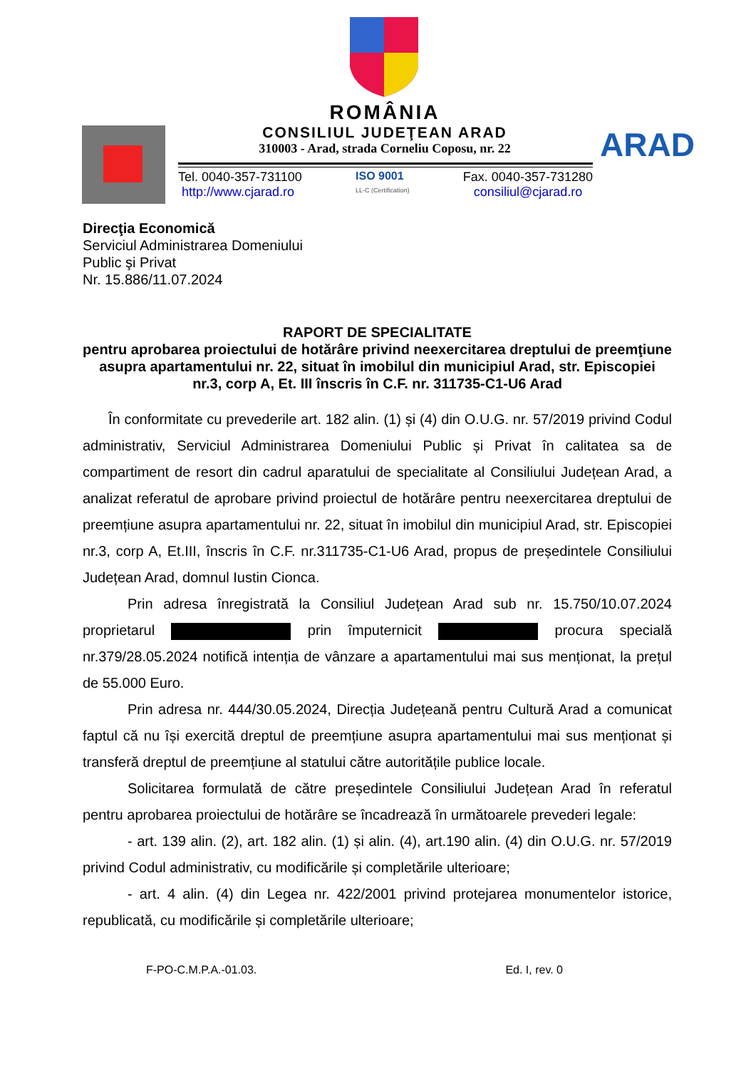ROMÂNIA
CONSILIUL JUDEŢEAN ARAD
310003 - Arad, strada Corneliu Coposu, nr. 22
Tel. 0040-357-731100
http://www.cjarad.ro
ISO 9001
LL-C (Certification)
Fax. 0040-357-731280
consiliul@cjarad.ro
ARAD
Direcţia Economică
Serviciul Administrarea Domeniului
Public şi Privat
Nr. 15.886/11.07.2024
RAPORT DE SPECIALITATE
pentru aprobarea proiectului de hotărâre privind neexercitarea dreptului de preemţiune asupra apartamentului nr. 22, situat în imobilul din municipiul Arad, str. Episcopiei nr.3, corp A, Et. III înscris în C.F. nr. 311735-C1-U6 Arad
În conformitate cu prevederile art. 182 alin. (1) și (4) din O.U.G. nr. 57/2019 privind Codul administrativ, Serviciul Administrarea Domeniului Public și Privat în calitatea sa de compartiment de resort din cadrul aparatului de specialitate al Consiliului Județean Arad, a analizat referatul de aprobare privind proiectul de hotărâre pentru neexercitarea dreptului de preemțiune asupra apartamentului nr. 22, situat în imobilul din municipiul Arad, str. Episcopiei nr.3, corp A, Et.III, înscris în C.F. nr.311735-C1-U6 Arad, propus de președintele Consiliului Județean Arad, domnul Iustin Cionca.
Prin adresa înregistrată la Consiliul Județean Arad sub nr. 15.750/10.07.2024 proprietarul prin împuternicit procura specială nr.379/28.05.2024 notifică intenția de vânzare a apartamentului mai sus menționat, la prețul de 55.000 Euro.
Prin adresa nr. 444/30.05.2024, Direcția Județeană pentru Cultură Arad a comunicat faptul că nu își exercită dreptul de preemțiune asupra apartamentului mai sus menționat și transferă dreptul de preemțiune al statului către autoritățile publice locale.
Solicitarea formulată de către președintele Consiliului Județean Arad în referatul pentru aprobarea proiectului de hotărâre se încadrează în următoarele prevederi legale:
- art. 139 alin. (2), art. 182 alin. (1) și alin. (4), art.190 alin. (4) din O.U.G. nr. 57/2019 privind Codul administrativ, cu modificările și completările ulterioare;
- art. 4 alin. (4) din Legea nr. 422/2001 privind protejarea monumentelor istorice, republicată, cu modificările și completările ulterioare;
F-PO-C.M.P.A.-01.03. Ed. I, rev. 0